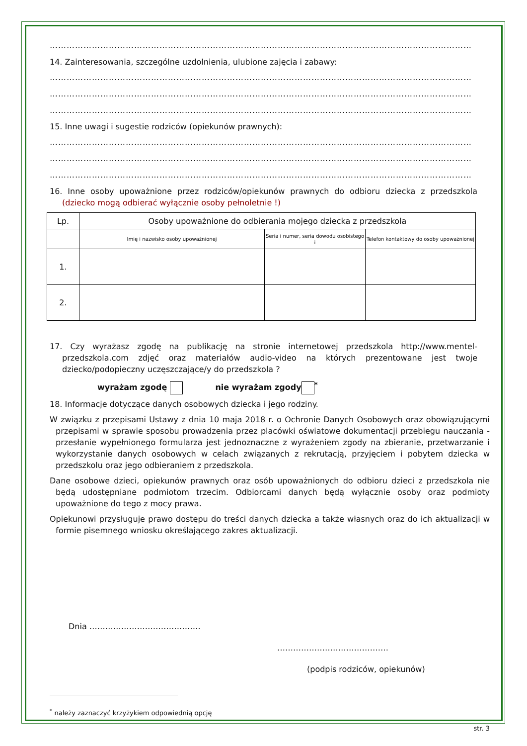……………………………………………………………………………………………………………………………………
14. Zainteresowania, szczególne uzdolnienia, ulubione zajęcia i zabawy:
……………………………………………………………………………………………………………………………………
……………………………………………………………………………………………………………………………………
……………………………………………………………………………………………………………………………………
15. Inne uwagi i sugestie rodziców (opiekunów prawnych):
……………………………………………………………………………………………………………………………………
……………………………………………………………………………………………………………………………………
……………………………………………………………………………………………………………………………………
16. Inne osoby upoważnione przez rodziców/opiekunów prawnych do odbioru dziecka z przedszkola (dziecko mogą odbierać wyłącznie osoby pełnoletnie !)
| Lp. | Osoby upoważnione do odbierania mojego dziecka z przedszkola | | |
| --- | --- | --- | --- |
| | Imię i nazwisko osoby upoważnionej | Seria i numer, seria dowodu osobistego i | Telefon kontaktowy do osoby upoważnionej |
| 1. | | | |
| 2. | | | |
17. Czy wyrażasz zgodę na publikację na stronie internetowej przedszkola http://www.mentel-przedszkola.com zdjęć oraz materiałów audio-video na których prezentowane jest twoje dziecko/podopieczny uczęszczające/y do przedszkola ?
wyrażam zgodę nie wyrażam zgody<sup>*</sup>
18. Informacje dotyczące danych osobowych dziecka i jego rodziny.
W związku z przepisami Ustawy z dnia 10 maja 2018 r. o Ochronie Danych Osobowych oraz obowiązującymi przepisami w sprawie sposobu prowadzenia przez placówki oświatowe dokumentacji przebiegu nauczania - przesłanie wypełnionego formularza jest jednoznaczne z wyrażeniem zgody na zbieranie, przetwarzanie i wykorzystanie danych osobowych w celach związanych z rekrutacją, przyjęciem i pobytem dziecka w przedszkolu oraz jego odbieraniem z przedszkola.
Dane osobowe dzieci, opiekunów prawnych oraz osób upoważnionych do odbioru dzieci z przedszkola nie będą udostępniane podmiotom trzecim. Odbiorcami danych będą wyłącznie osoby oraz podmioty upoważnione do tego z mocy prawa.
Opiekunowi przysługuje prawo dostępu do treści danych dziecka a także własnych oraz do ich aktualizacji w formie pisemnego wniosku określającego zakres aktualizacji.
Dnia ……………………………………
……………………………………
(podpis rodziców, opiekunów)
<sup>*</sup> należy zaznaczyć krzyżykiem odpowiednią opcję
str. 3